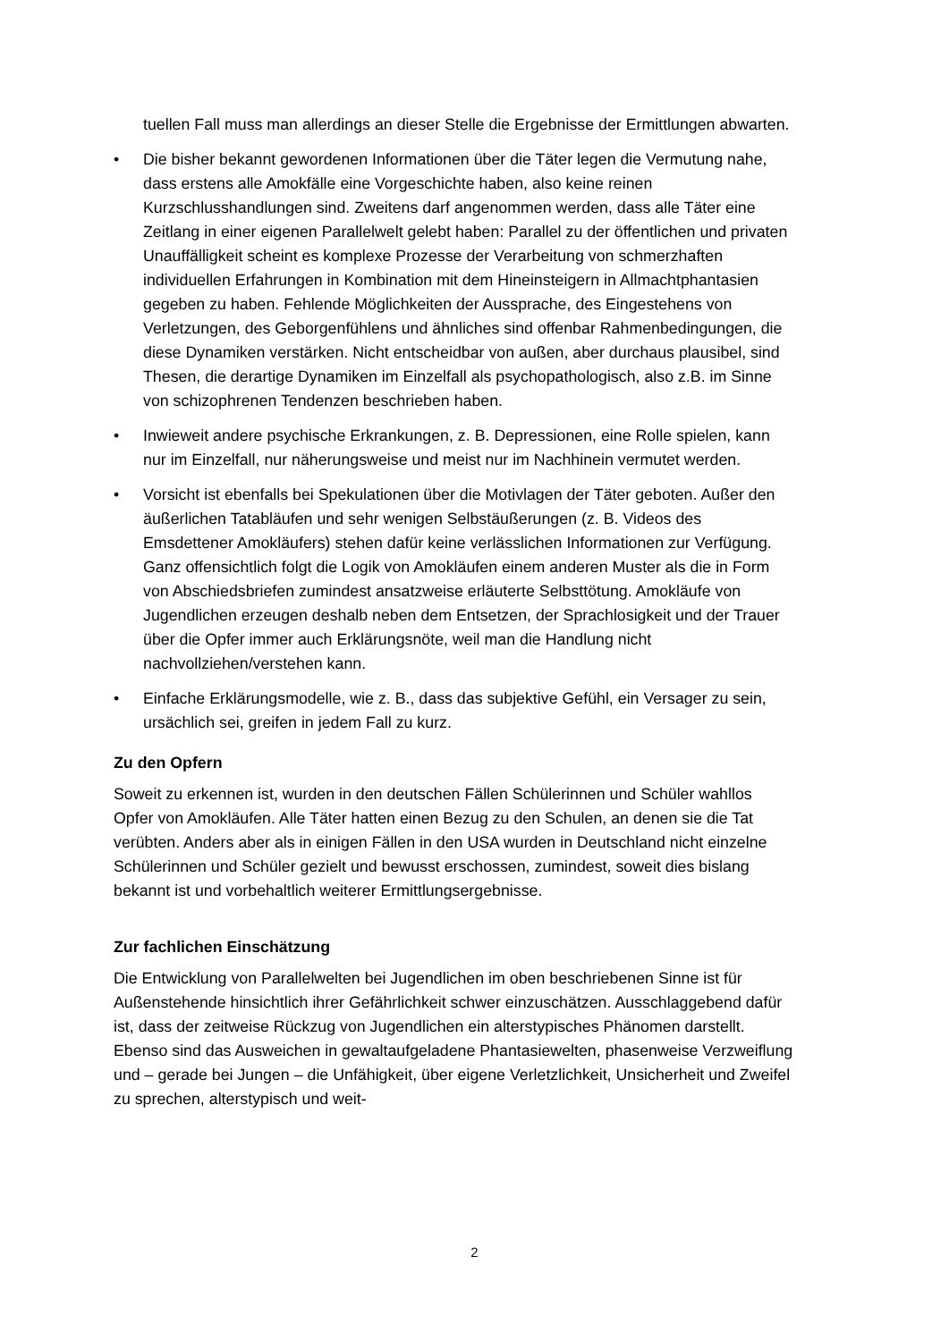tuellen Fall muss man allerdings an dieser Stelle die Ergebnisse der Ermittlungen abwarten.
• Die bisher bekannt gewordenen Informationen über die Täter legen die Vermutung nahe, dass erstens alle Amokfälle eine Vorgeschichte haben, also keine reinen Kurzschlusshandlungen sind. Zweitens darf angenommen werden, dass alle Täter eine Zeitlang in einer eigenen Parallelwelt gelebt haben: Parallel zu der öffentlichen und privaten Unauffälligkeit scheint es komplexe Prozesse der Verarbeitung von schmerzhaften individuellen Erfahrungen in Kombination mit dem Hineinsteigern in Allmachtphantasien gegeben zu haben. Fehlende Möglichkeiten der Aussprache, des Eingestehens von Verletzungen, des Geborgenfühlens und ähnliches sind offenbar Rahmenbedingungen, die diese Dynamiken verstärken. Nicht entscheidbar von außen, aber durchaus plausibel, sind Thesen, die derartige Dynamiken im Einzelfall als psychopathologisch, also z.B. im Sinne von schizophrenen Tendenzen beschrieben haben.
• Inwieweit andere psychische Erkrankungen, z. B. Depressionen, eine Rolle spielen, kann nur im Einzelfall, nur näherungsweise und meist nur im Nachhinein vermutet werden.
• Vorsicht ist ebenfalls bei Spekulationen über die Motivlagen der Täter geboten. Außer den äußerlichen Tatabläufen und sehr wenigen Selbstäußerungen (z. B. Videos des Emsdettener Amokläufers) stehen dafür keine verlässlichen Informationen zur Verfügung. Ganz offensichtlich folgt die Logik von Amokläufen einem anderen Muster als die in Form von Abschiedsbriefen zumindest ansatzweise erläuterte Selbsttötung. Amokläufe von Jugendlichen erzeugen deshalb neben dem Entsetzen, der Sprachlosigkeit und der Trauer über die Opfer immer auch Erklärungsnöte, weil man die Handlung nicht nachvollziehen/verstehen kann.
• Einfache Erklärungsmodelle, wie z. B., dass das subjektive Gefühl, ein Versager zu sein, ursächlich sei, greifen in jedem Fall zu kurz.
Zu den Opfern
Soweit zu erkennen ist, wurden in den deutschen Fällen Schülerinnen und Schüler wahllos Opfer von Amokläufen. Alle Täter hatten einen Bezug zu den Schulen, an denen sie die Tat verübten. Anders aber als in einigen Fällen in den USA wurden in Deutschland nicht einzelne Schülerinnen und Schüler gezielt und bewusst erschossen, zumindest, soweit dies bislang bekannt ist und vorbehaltlich weiterer Ermittlungsergebnisse.
Zur fachlichen Einschätzung
Die Entwicklung von Parallelwelten bei Jugendlichen im oben beschriebenen Sinne ist für Außenstehende hinsichtlich ihrer Gefährlichkeit schwer einzuschätzen. Ausschlaggebend dafür ist, dass der zeitweise Rückzug von Jugendlichen ein alterstypisches Phänomen darstellt. Ebenso sind das Ausweichen in gewaltaufgeladene Phantasiewelten, phasenweise Verzweiflung und – gerade bei Jungen – die Unfähigkeit, über eigene Verletzlichkeit, Unsicherheit und Zweifel zu sprechen, alterstypisch und weit-
2